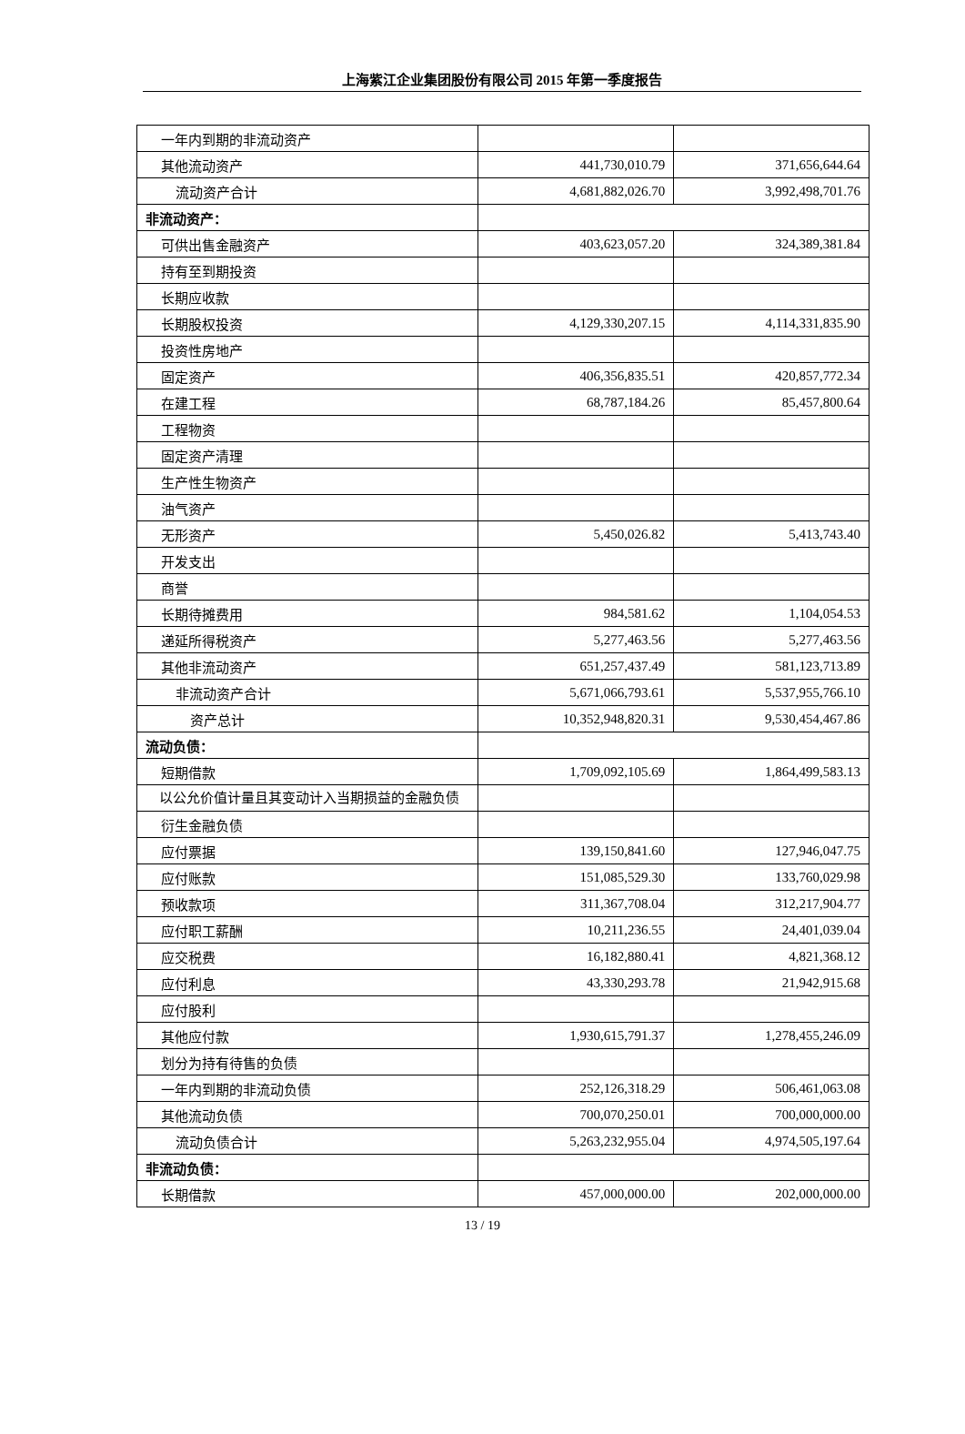上海紫江企业集团股份有限公司 2015 年第一季度报告
| 一年内到期的非流动资产 | | |
| 其他流动资产 | 441,730,010.79 | 371,656,644.64 |
| 流动资产合计 | 4,681,882,026.70 | 3,992,498,701.76 |
| 非流动资产： | | |
| 可供出售金融资产 | 403,623,057.20 | 324,389,381.84 |
| 持有至到期投资 | | |
| 长期应收款 | | |
| 长期股权投资 | 4,129,330,207.15 | 4,114,331,835.90 |
| 投资性房地产 | | |
| 固定资产 | 406,356,835.51 | 420,857,772.34 |
| 在建工程 | 68,787,184.26 | 85,457,800.64 |
| 工程物资 | | |
| 固定资产清理 | | |
| 生产性生物资产 | | |
| 油气资产 | | |
| 无形资产 | 5,450,026.82 | 5,413,743.40 |
| 开发支出 | | |
| 商誉 | | |
| 长期待摊费用 | 984,581.62 | 1,104,054.53 |
| 递延所得税资产 | 5,277,463.56 | 5,277,463.56 |
| 其他非流动资产 | 651,257,437.49 | 581,123,713.89 |
| 非流动资产合计 | 5,671,066,793.61 | 5,537,955,766.10 |
| 资产总计 | 10,352,948,820.31 | 9,530,454,467.86 |
| 流动负债： | | |
| 短期借款 | 1,709,092,105.69 | 1,864,499,583.13 |
| 以公允价值计量且其变动计入当期损益的金融负债 | | |
| 衍生金融负债 | | |
| 应付票据 | 139,150,841.60 | 127,946,047.75 |
| 应付账款 | 151,085,529.30 | 133,760,029.98 |
| 预收款项 | 311,367,708.04 | 312,217,904.77 |
| 应付职工薪酬 | 10,211,236.55 | 24,401,039.04 |
| 应交税费 | 16,182,880.41 | 4,821,368.12 |
| 应付利息 | 43,330,293.78 | 21,942,915.68 |
| 应付股利 | | |
| 其他应付款 | 1,930,615,791.37 | 1,278,455,246.09 |
| 划分为持有待售的负债 | | |
| 一年内到期的非流动负债 | 252,126,318.29 | 506,461,063.08 |
| 其他流动负债 | 700,070,250.01 | 700,000,000.00 |
| 流动负债合计 | 5,263,232,955.04 | 4,974,505,197.64 |
| 非流动负债： | | |
| 长期借款 | 457,000,000.00 | 202,000,000.00 |
13 / 19